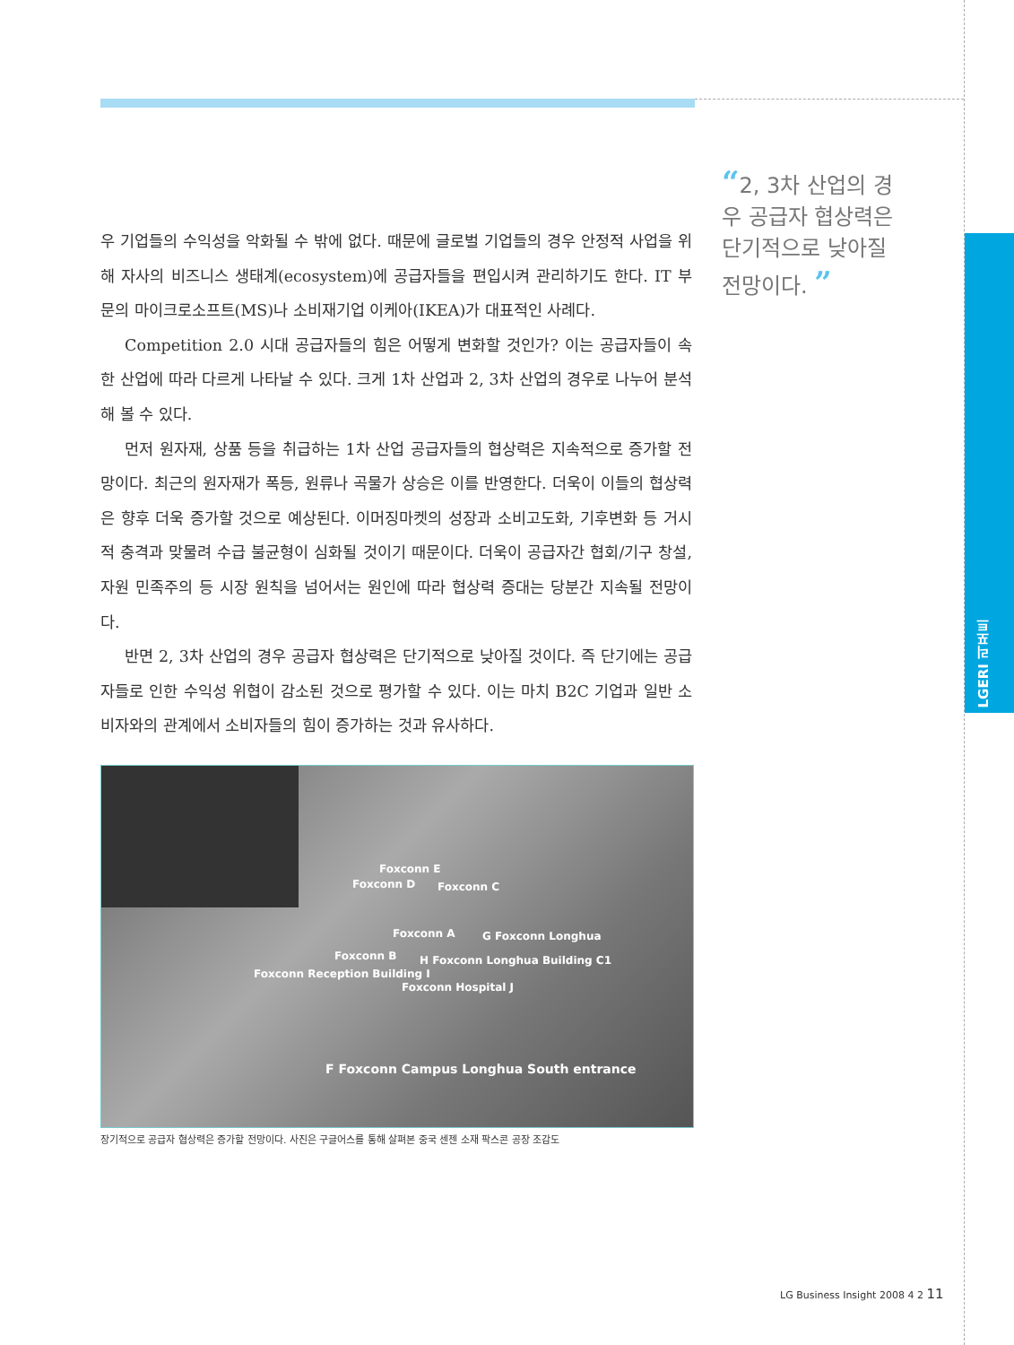LGERI 리포트
“2, 3차 산업의 경우 공급자 협상력은 단기적으로 낮아질 전망이다. ”
우 기업들의 수익성을 악화될 수 밖에 없다. 때문에 글로벌 기업들의 경우 안정적 사업을 위해 자사의 비즈니스 생태계(ecosystem)에 공급자들을 편입시켜 관리하기도 한다. IT 부문의 마이크로소프트(MS)나 소비재기업 이케아(IKEA)가 대표적인 사례다.
Competition 2.0 시대 공급자들의 힘은 어떻게 변화할 것인가? 이는 공급자들이 속한 산업에 따라 다르게 나타날 수 있다. 크게 1차 산업과 2, 3차 산업의 경우로 나누어 분석해 볼 수 있다.
먼저 원자재, 상품 등을 취급하는 1차 산업 공급자들의 협상력은 지속적으로 증가할 전망이다. 최근의 원자재가 폭등, 원류나 곡물가 상승은 이를 반영한다. 더욱이 이들의 협상력은 향후 더욱 증가할 것으로 예상된다. 이머징마켓의 성장과 소비고도화, 기후변화 등 거시적 충격과 맞물려 수급 불균형이 심화될 것이기 때문이다. 더욱이 공급자간 협회/기구 창설, 자원 민족주의 등 시장 원칙을 넘어서는 원인에 따라 협상력 증대는 당분간 지속될 전망이다.
반면 2, 3차 산업의 경우 공급자 협상력은 단기적으로 낮아질 것이다. 즉 단기에는 공급자들로 인한 수익성 위협이 감소된 것으로 평가할 수 있다. 이는 마치 B2C 기업과 일반 소비자와의 관계에서 소비자들의 힘이 증가하는 것과 유사하다.
Foxconn E
Foxconn D Foxconn C
Foxconn A G Foxconn Longhua
Foxconn B H Foxconn Longhua Building C1
Foxconn Reception Building I
Foxconn Hospital J
F Foxconn Campus Longhua South entrance
장기적으로 공급자 협상력은 증가할 전망이다. 사진은 구글어스를 통해 살펴본 중국 센젠 소재 팍스콘 공장 조감도
LG Business Insight 2008 4 2 11